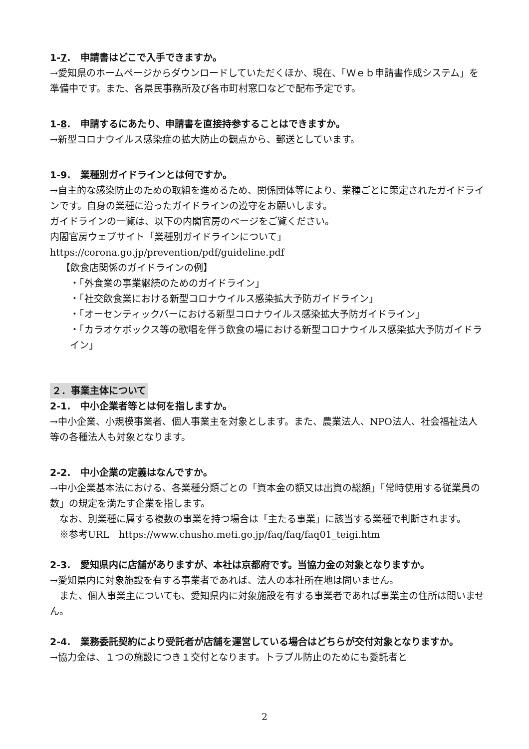1-7.　申請書はどこで入手できますか。
→愛知県のホームページからダウンロードしていただくほか、現在、「Ｗｅｂ申請書作成システム」を準備中です。また、各県民事務所及び各市町村窓口などで配布予定です。
1-8.　申請するにあたり、申請書を直接持参することはできますか。
→新型コロナウイルス感染症の拡大防止の観点から、郵送としています。
1-9.　業種別ガイドラインとは何ですか。
→自主的な感染防止のための取組を進めるため、関係団体等により、業種ごとに策定されたガイドラインです。自身の業種に沿ったガイドラインの遵守をお願いします。
ガイドラインの一覧は、以下の内閣官房のページをご覧ください。
内閣官房ウェブサイト「業種別ガイドラインについて」
https://corona.go.jp/prevention/pdf/guideline.pdf
【飲食店関係のガイドラインの例】
・「外食業の事業継続のためのガイドライン」
・「社交飲食業における新型コロナウイルス感染拡大予防ガイドライン」
・「オーセンティックバーにおける新型コロナウイルス感染拡大予防ガイドライン」
・「カラオケボックス等の歌唱を伴う飲食の場における新型コロナウイルス感染拡大予防ガイドライン」
２．事業主体について
2-1.　中小企業者等とは何を指しますか。
→中小企業、小規模事業者、個人事業主を対象とします。また、農業法人、NPO法人、社会福祉法人等の各種法人も対象となります。
2-2.　中小企業の定義はなんですか。
→中小企業基本法における、各業種分類ごとの「資本金の額又は出資の総額」「常時使用する従業員の数」の規定を満たす企業を指します。
なお、別業種に属する複数の事業を持つ場合は「主たる事業」に該当する業種で判断されます。
※参考URL　https://www.chusho.meti.go.jp/faq/faq/faq01_teigi.htm
2-3.　愛知県内に店舗がありますが、本社は京都府です。当協力金の対象となりますか。
→愛知県内に対象施設を有する事業者であれば、法人の本社所在地は問いません。
また、個人事業主についても、愛知県内に対象施設を有する事業者であれば事業主の住所は問いません。
2-4.　業務委託契約により受託者が店舗を運営している場合はどちらが交付対象となりますか。
→協力金は、１つの施設につき１交付となります。トラブル防止のためにも委託者と
2